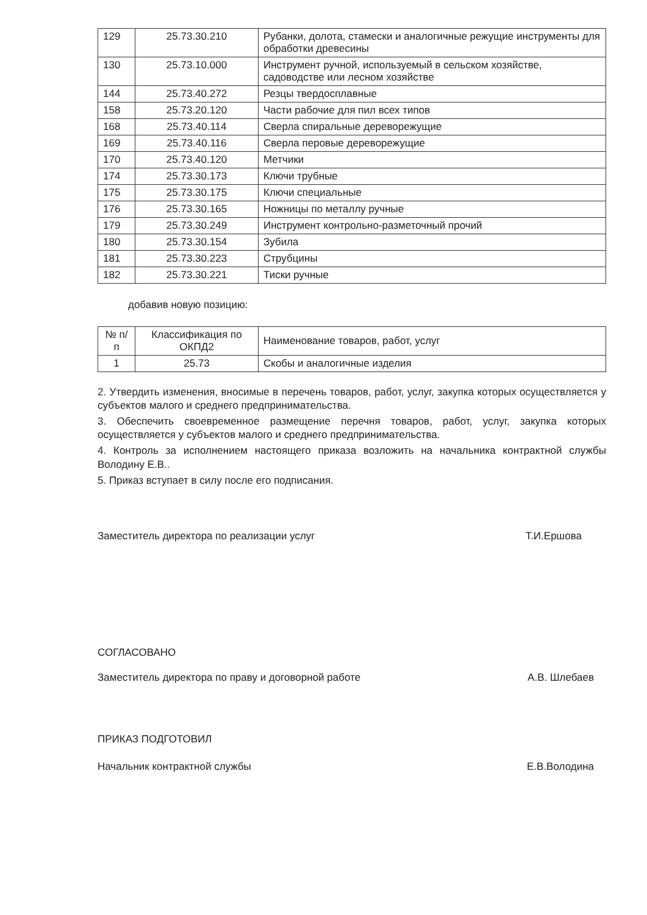| 129 | 25.73.30.210 | Рубанки, долота, стамески и аналогичные режущие инструменты для обработки древесины |
| 130 | 25.73.10.000 | Инструмент ручной, используемый в сельском хозяйстве, садоводстве или лесном хозяйстве |
| 144 | 25.73.40.272 | Резцы твердосплавные |
| 158 | 25.73.20.120 | Части рабочие для пил всех типов |
| 168 | 25.73.40.114 | Сверла спиральные дереворежущие |
| 169 | 25.73.40.116 | Сверла перовые дереворежущие |
| 170 | 25.73.40.120 | Метчики |
| 174 | 25.73.30.173 | Ключи трубные |
| 175 | 25.73.30.175 | Ключи специальные |
| 176 | 25.73.30.165 | Ножницы по металлу ручные |
| 179 | 25.73.30.249 | Инструмент контрольно-разметочный прочий |
| 180 | 25.73.30.154 | Зубила |
| 181 | 25.73.30.223 | Струбцины |
| 182 | 25.73.30.221 | Тиски ручные |
добавив новую позицию:
| № п/п | Классификация по ОКПД2 | Наименование товаров, работ, услуг |
| --- | --- | --- |
| 1 | 25.73 | Скобы и аналогичные изделия |
2. Утвердить изменения, вносимые в перечень товаров, работ, услуг, закупка которых осуществляется у субъектов малого и среднего предпринимательства.
3. Обеспечить своевременное размещение перечня товаров, работ, услуг, закупка которых осуществляется у субъектов малого и среднего предпринимательства.
4. Контроль за исполнением настоящего приказа возложить на начальника контрактной службы Володину Е.В..
5. Приказ вступает в силу после его подписания.
Заместитель директора по реализации услуг Т.И.Ершова
СОГЛАСОВАНО
Заместитель директора по праву и договорной работе А.В. Шлебаев
ПРИКАЗ ПОДГОТОВИЛ
Начальник контрактной службы Е.В.Володина